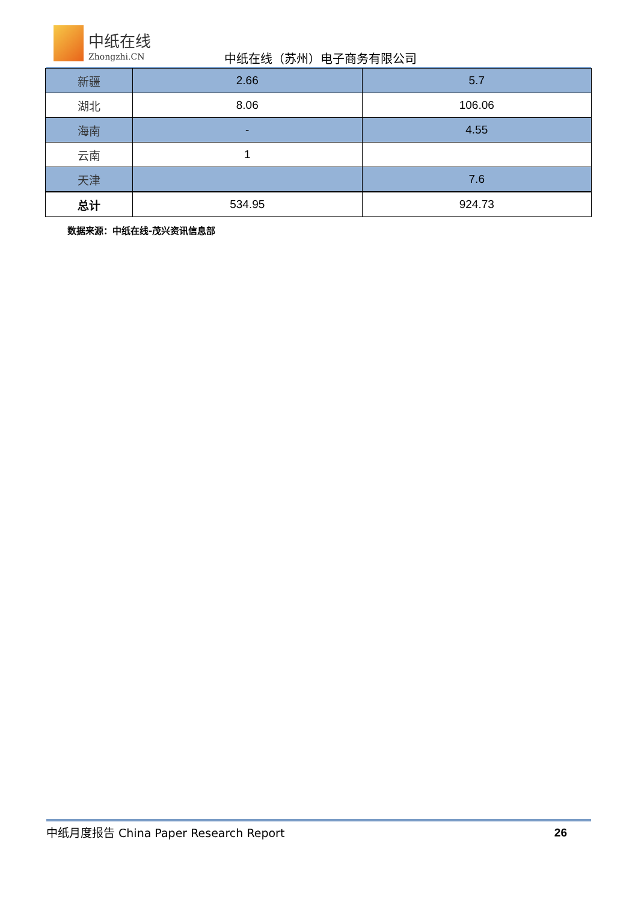中纸在线
Zhongzhi.CN 中纸在线（苏州）电子商务有限公司
| 新疆 | 2.66 | 5.7 |
| 湖北 | 8.06 | 106.06 |
| 海南 | - | 4.55 |
| 云南 | 1 | |
| 天津 | | 7.6 |
| 总计 | 534.95 | 924.73 |
数据来源：中纸在线-茂兴资讯信息部
中纸月度报告 China Paper Research Report 26